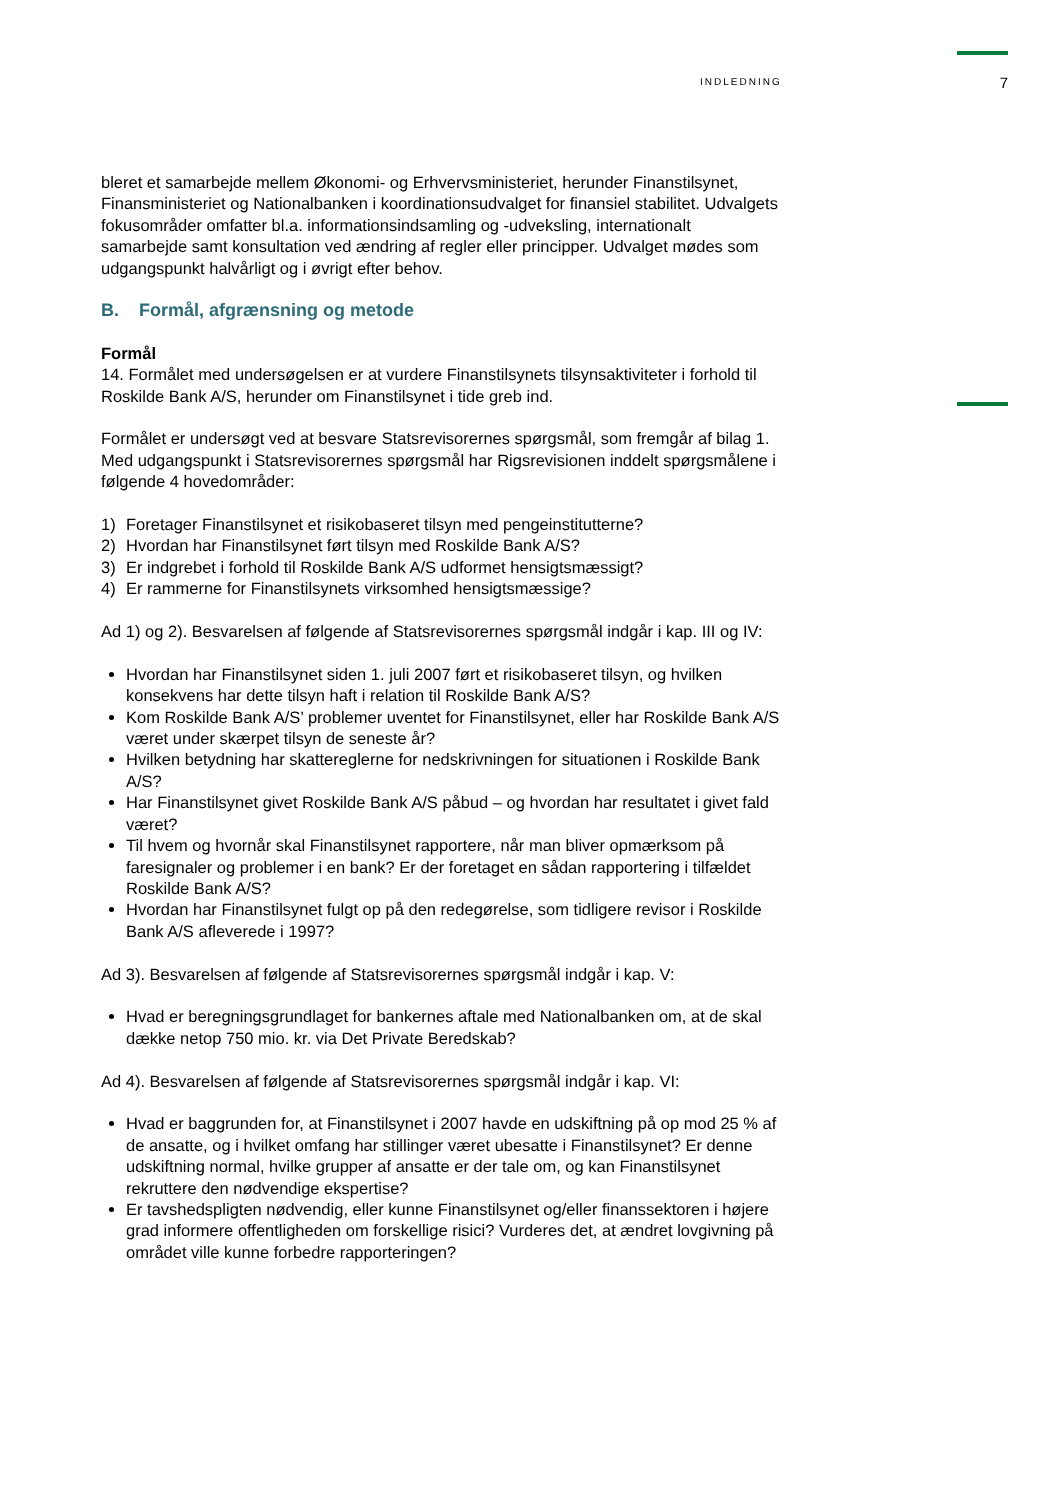INDLEDNING 7
bleret et samarbejde mellem Økonomi- og Erhvervsministeriet, herunder Finanstilsynet, Finansministeriet og Nationalbanken i koordinationsudvalget for finansiel stabilitet. Udvalgets fokusområder omfatter bl.a. informationsindsamling og -udveksling, internationalt samarbejde samt konsultation ved ændring af regler eller principper. Udvalget mødes som udgangspunkt halvårligt og i øvrigt efter behov.
B. Formål, afgrænsning og metode
Formål
14. Formålet med undersøgelsen er at vurdere Finanstilsynets tilsynsaktiviteter i forhold til Roskilde Bank A/S, herunder om Finanstilsynet i tide greb ind.
Formålet er undersøgt ved at besvare Statsrevisorernes spørgsmål, som fremgår af bilag 1. Med udgangspunkt i Statsrevisorernes spørgsmål har Rigsrevisionen inddelt spørgsmålene i følgende 4 hovedområder:
1) Foretager Finanstilsynet et risikobaseret tilsyn med pengeinstitutterne?
2) Hvordan har Finanstilsynet ført tilsyn med Roskilde Bank A/S?
3) Er indgrebet i forhold til Roskilde Bank A/S udformet hensigtsmæssigt?
4) Er rammerne for Finanstilsynets virksomhed hensigtsmæssige?
Ad 1) og 2). Besvarelsen af følgende af Statsrevisorernes spørgsmål indgår i kap. III og IV:
Hvordan har Finanstilsynet siden 1. juli 2007 ført et risikobaseret tilsyn, og hvilken konsekvens har dette tilsyn haft i relation til Roskilde Bank A/S?
Kom Roskilde Bank A/S’ problemer uventet for Finanstilsynet, eller har Roskilde Bank A/S været under skærpet tilsyn de seneste år?
Hvilken betydning har skattereglerne for nedskrivningen for situationen i Roskilde Bank A/S?
Har Finanstilsynet givet Roskilde Bank A/S påbud – og hvordan har resultatet i givet fald været?
Til hvem og hvornår skal Finanstilsynet rapportere, når man bliver opmærksom på faresignaler og problemer i en bank? Er der foretaget en sådan rapportering i tilfældet Roskilde Bank A/S?
Hvordan har Finanstilsynet fulgt op på den redegørelse, som tidligere revisor i Roskilde Bank A/S afleverede i 1997?
Ad 3). Besvarelsen af følgende af Statsrevisorernes spørgsmål indgår i kap. V:
Hvad er beregningsgrundlaget for bankernes aftale med Nationalbanken om, at de skal dække netop 750 mio. kr. via Det Private Beredskab?
Ad 4). Besvarelsen af følgende af Statsrevisorernes spørgsmål indgår i kap. VI:
Hvad er baggrunden for, at Finanstilsynet i 2007 havde en udskiftning på op mod 25 % af de ansatte, og i hvilket omfang har stillinger været ubesatte i Finanstilsynet? Er denne udskiftning normal, hvilke grupper af ansatte er der tale om, og kan Finanstilsynet rekruttere den nødvendige ekspertise?
Er tavshedspligten nødvendig, eller kunne Finanstilsynet og/eller finanssektoren i højere grad informere offentligheden om forskellige risici? Vurderes det, at ændret lovgivning på området ville kunne forbedre rapporteringen?